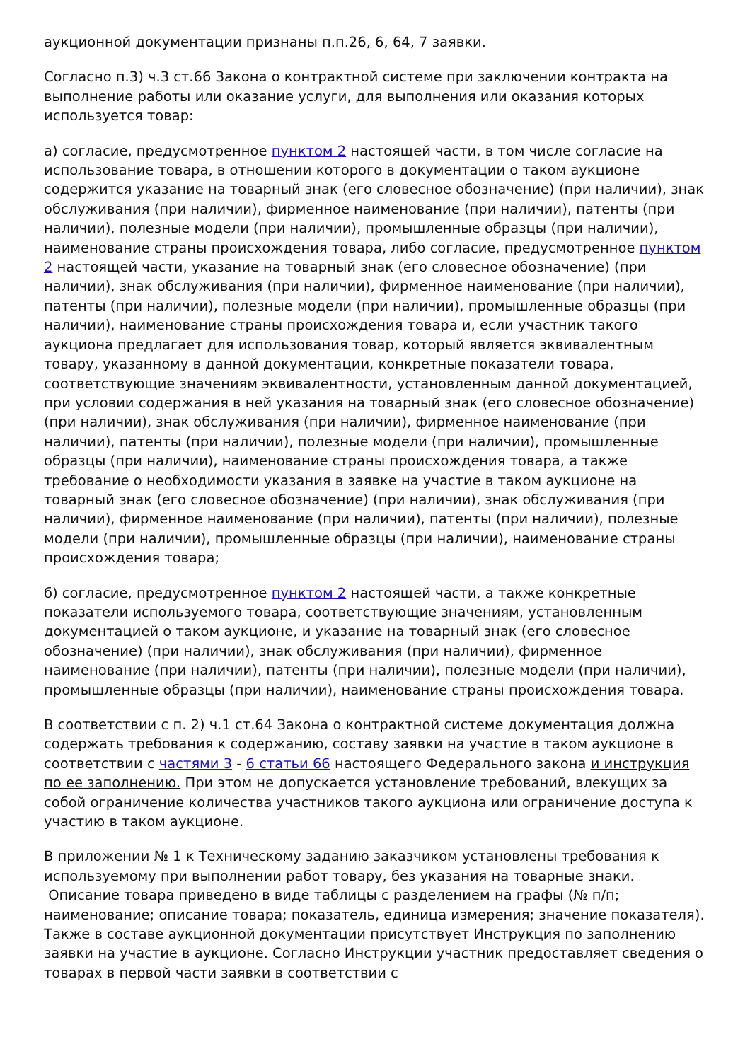аукционной документации признаны п.п.26, 6, 64, 7 заявки.
Согласно п.3) ч.3 ст.66 Закона о контрактной системе при заключении контракта на выполнение работы или оказание услуги, для выполнения или оказания которых используется товар:
а) согласие, предусмотренное пунктом 2 настоящей части, в том числе согласие на использование товара, в отношении которого в документации о таком аукционе содержится указание на товарный знак (его словесное обозначение) (при наличии), знак обслуживания (при наличии), фирменное наименование (при наличии), патенты (при наличии), полезные модели (при наличии), промышленные образцы (при наличии), наименование страны происхождения товара, либо согласие, предусмотренное пунктом 2 настоящей части, указание на товарный знак (его словесное обозначение) (при наличии), знак обслуживания (при наличии), фирменное наименование (при наличии), патенты (при наличии), полезные модели (при наличии), промышленные образцы (при наличии), наименование страны происхождения товара и, если участник такого аукциона предлагает для использования товар, который является эквивалентным товару, указанному в данной документации, конкретные показатели товара, соответствующие значениям эквивалентности, установленным данной документацией, при условии содержания в ней указания на товарный знак (его словесное обозначение) (при наличии), знак обслуживания (при наличии), фирменное наименование (при наличии), патенты (при наличии), полезные модели (при наличии), промышленные образцы (при наличии), наименование страны происхождения товара, а также требование о необходимости указания в заявке на участие в таком аукционе на товарный знак (его словесное обозначение) (при наличии), знак обслуживания (при наличии), фирменное наименование (при наличии), патенты (при наличии), полезные модели (при наличии), промышленные образцы (при наличии), наименование страны происхождения товара;
б) согласие, предусмотренное пунктом 2 настоящей части, а также конкретные показатели используемого товара, соответствующие значениям, установленным документацией о таком аукционе, и указание на товарный знак (его словесное обозначение) (при наличии), знак обслуживания (при наличии), фирменное наименование (при наличии), патенты (при наличии), полезные модели (при наличии), промышленные образцы (при наличии), наименование страны происхождения товара.
В соответствии с п. 2) ч.1 ст.64 Закона о контрактной системе документация должна содержать требования к содержанию, составу заявки на участие в таком аукционе в соответствии с частями 3 - 6 статьи 66 настоящего Федерального закона и инструкция по ее заполнению. При этом не допускается установление требований, влекущих за собой ограничение количества участников такого аукциона или ограничение доступа к участию в таком аукционе.
В приложении № 1 к Техническому заданию заказчиком установлены требования к используемому при выполнении работ товару, без указания на товарные знаки. Описание товара приведено в виде таблицы с разделением на графы (№ п/п; наименование; описание товара; показатель, единица измерения; значение показателя). Также в составе аукционной документации присутствует Инструкция по заполнению заявки на участие в аукционе. Согласно Инструкции участник предоставляет сведения о товарах в первой части заявки в соответствии с